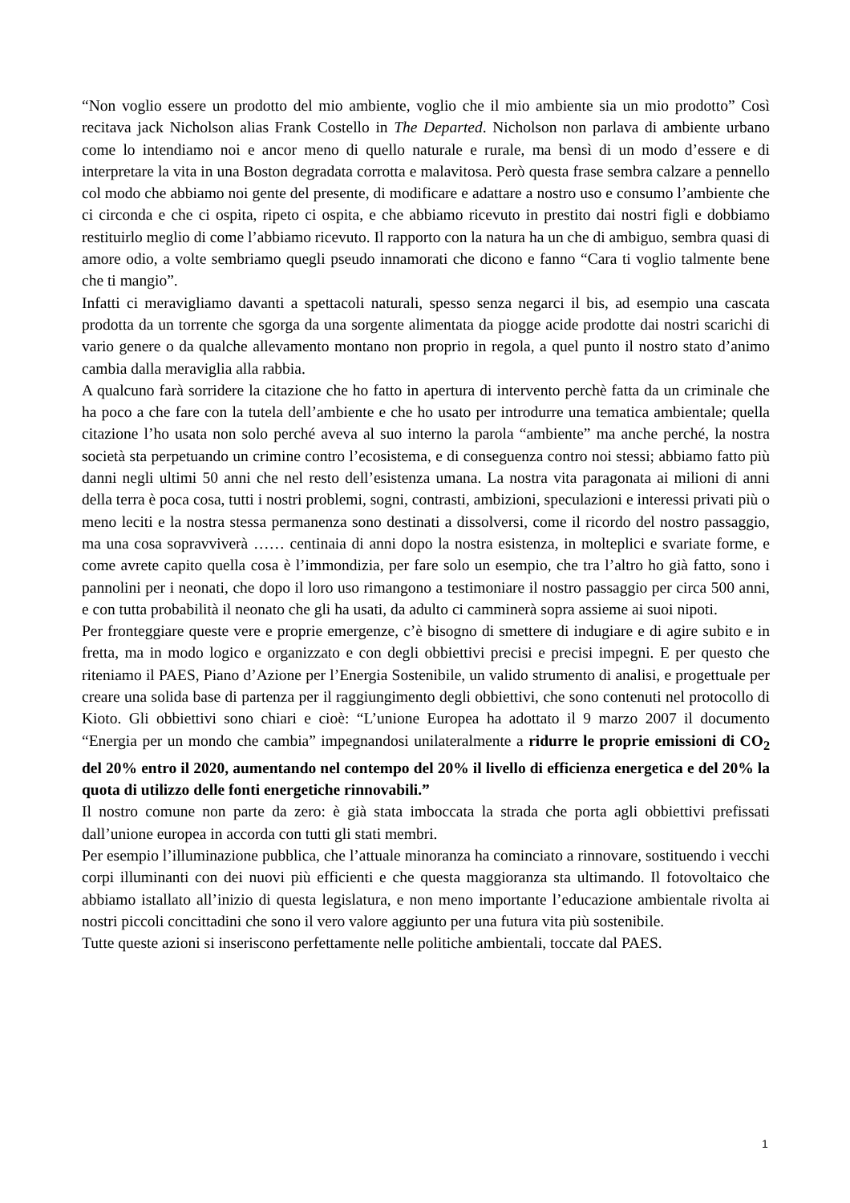“Non voglio essere un prodotto del mio ambiente, voglio che il mio ambiente sia un mio prodotto” Così recitava jack Nicholson alias Frank Costello in The Departed. Nicholson non parlava di ambiente urbano come lo intendiamo noi e ancor meno di quello naturale e rurale, ma bensì di un modo d’essere e di interpretare la vita in una Boston degradata corrotta e malavitosa. Però questa frase sembra calzare a pennello col modo che abbiamo noi gente del presente, di modificare e adattare a nostro uso e consumo l’ambiente che ci circonda e che ci ospita, ripeto ci ospita, e che abbiamo ricevuto in prestito dai nostri figli e dobbiamo restituirlo meglio di come l’abbiamo ricevuto. Il rapporto con la natura ha un che di ambiguo, sembra quasi di amore odio, a volte sembriamo quegli pseudo innamorati che dicono e fanno “Cara ti voglio talmente bene che ti mangio”.
Infatti ci meravigliamo davanti a spettacoli naturali, spesso senza negarci il bis, ad esempio una cascata prodotta da un torrente che sgorga da una sorgente alimentata da piogge acide prodotte dai nostri scarichi di vario genere o da qualche allevamento montano non proprio in regola, a quel punto il nostro stato d’animo cambia dalla meraviglia alla rabbia.
A qualcuno farà sorridere la citazione che ho fatto in apertura di intervento perchè fatta da un criminale che ha poco a che fare con la tutela dell’ambiente e che ho usato per introdurre una tematica ambientale; quella citazione l’ho usata non solo perché aveva al suo interno la parola “ambiente” ma anche perché, la nostra società sta perpetuando un crimine contro l’ecosistema, e di conseguenza contro noi stessi; abbiamo fatto più danni negli ultimi 50 anni che nel resto dell’esistenza umana. La nostra vita paragonata ai milioni di anni della terra è poca cosa, tutti i nostri problemi, sogni, contrasti, ambizioni, speculazioni e interessi privati più o meno leciti e la nostra stessa permanenza sono destinati a dissolversi, come il ricordo del nostro passaggio, ma una cosa sopravviverà …… centinaia di anni dopo la nostra esistenza, in molteplici e svariate forme, e come avrete capito quella cosa è l’immondizia, per fare solo un esempio, che tra l’altro ho già fatto, sono i pannolini per i neonati, che dopo il loro uso rimangono a testimoniare il nostro passaggio per circa 500 anni, e con tutta probabilità il neonato che gli ha usati, da adulto ci camminerà sopra assieme ai suoi nipoti.
Per fronteggiare queste vere e proprie emergenze, c’è bisogno di smettere di indugiare e di agire subito e in fretta, ma in modo logico e organizzato e con degli obbiettivi precisi e precisi impegni. E per questo che riteniamo il PAES, Piano d’Azione per l’Energia Sostenibile, un valido strumento di analisi, e progettuale per creare una solida base di partenza per il raggiungimento degli obbiettivi, che sono contenuti nel protocollo di Kioto. Gli obbiettivi sono chiari e cioè: “L’unione Europea ha adottato il 9 marzo 2007 il documento “Energia per un mondo che cambia” impegnandosi unilateralmente a ridurre le proprie emissioni di CO<sub>2</sub> del 20% entro il 2020, aumentando nel contempo del 20% il livello di efficienza energetica e del 20% la quota di utilizzo delle fonti energetiche rinnovabili.”
Il nostro comune non parte da zero: è già stata imboccata la strada che porta agli obbiettivi prefissati dall’unione europea in accorda con tutti gli stati membri.
Per esempio l’illuminazione pubblica, che l’attuale minoranza ha cominciato a rinnovare, sostituendo i vecchi corpi illuminanti con dei nuovi più efficienti e che questa maggioranza sta ultimando. Il fotovoltaico che abbiamo istallato all’inizio di questa legislatura, e non meno importante l’educazione ambientale rivolta ai nostri piccoli concittadini che sono il vero valore aggiunto per una futura vita più sostenibile.
Tutte queste azioni si inseriscono perfettamente nelle politiche ambientali, toccate dal PAES.
1